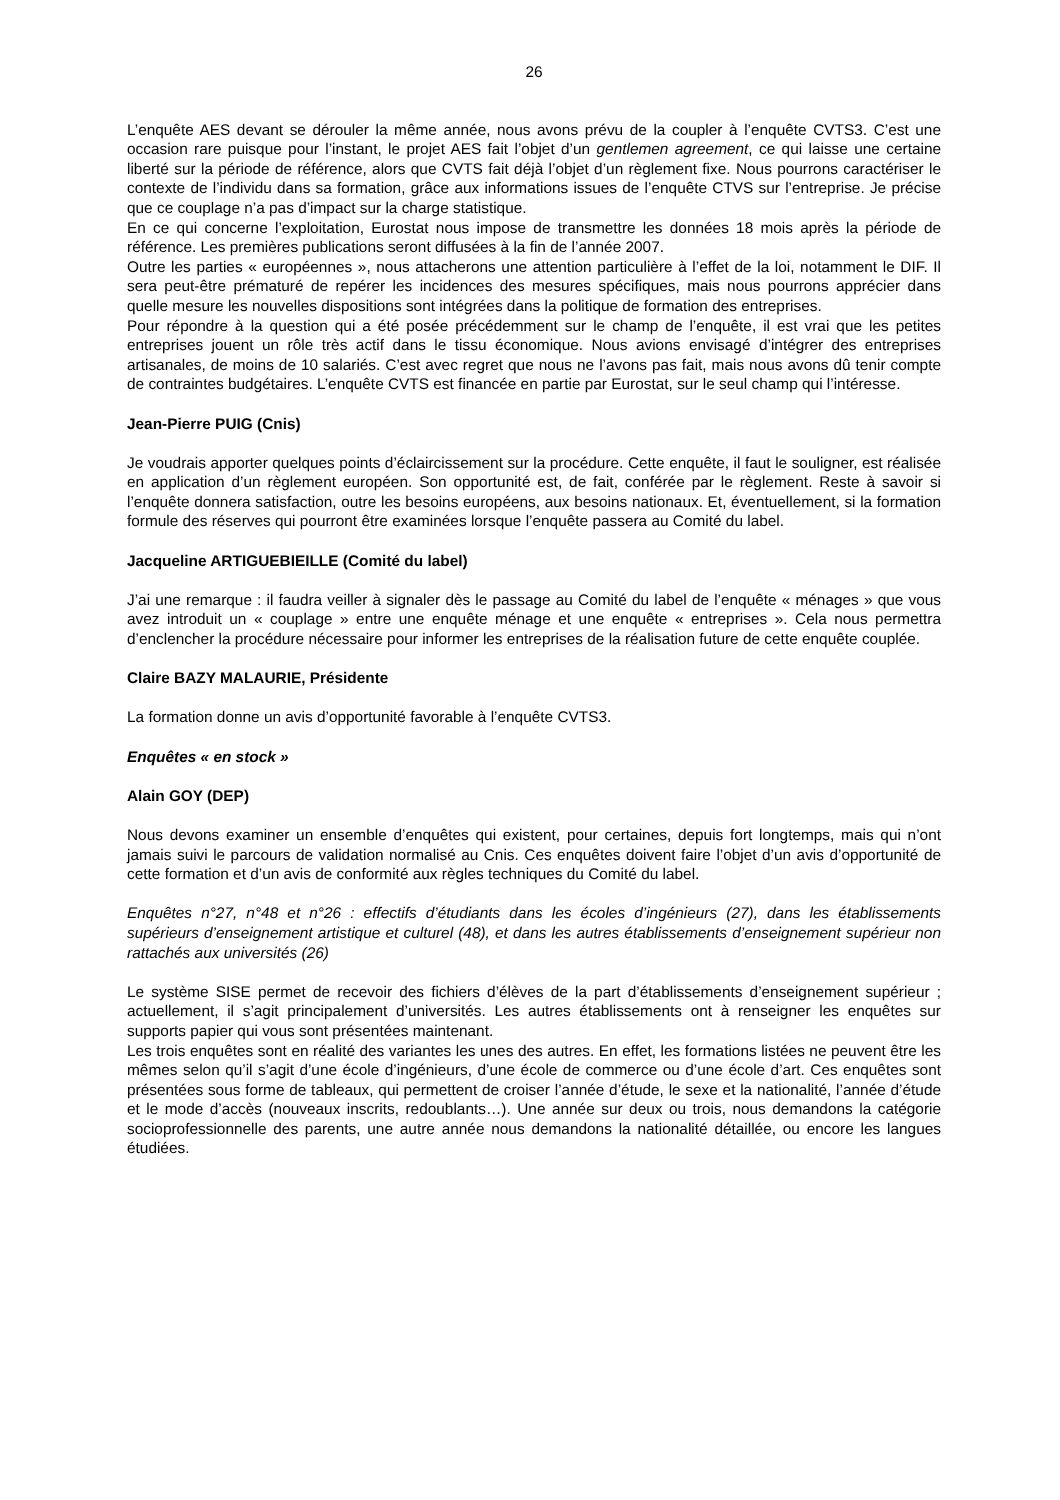26
L’enquête AES devant se dérouler la même année, nous avons prévu de la coupler à l’enquête CVTS3. C’est une occasion rare puisque pour l’instant, le projet AES fait l’objet d’un gentlemen agreement, ce qui laisse une certaine liberté sur la période de référence, alors que CVTS fait déjà l’objet d’un règlement fixe. Nous pourrons caractériser le contexte de l’individu dans sa formation, grâce aux informations issues de l’enquête CTVS sur l’entreprise. Je précise que ce couplage n’a pas d’impact sur la charge statistique.
En ce qui concerne l’exploitation, Eurostat nous impose de transmettre les données 18 mois après la période de référence. Les premières publications seront diffusées à la fin de l’année 2007.
Outre les parties « européennes », nous attacherons une attention particulière à l’effet de la loi, notamment le DIF. Il sera peut-être prématuré de repérer les incidences des mesures spécifiques, mais nous pourrons apprécier dans quelle mesure les nouvelles dispositions sont intégrées dans la politique de formation des entreprises.
Pour répondre à la question qui a été posée précédemment sur le champ de l’enquête, il est vrai que les petites entreprises jouent un rôle très actif dans le tissu économique. Nous avions envisagé d’intégrer des entreprises artisanales, de moins de 10 salariés. C’est avec regret que nous ne l’avons pas fait, mais nous avons dû tenir compte de contraintes budgétaires. L’enquête CVTS est financée en partie par Eurostat, sur le seul champ qui l’intéresse.
Jean-Pierre PUIG (Cnis)
Je voudrais apporter quelques points d’éclaircissement sur la procédure. Cette enquête, il faut le souligner, est réalisée en application d’un règlement européen. Son opportunité est, de fait, conférée par le règlement. Reste à savoir si l’enquête donnera satisfaction, outre les besoins européens, aux besoins nationaux. Et, éventuellement, si la formation formule des réserves qui pourront être examinées lorsque l’enquête passera au Comité du label.
Jacqueline ARTIGUEBIEILLE (Comité du label)
J’ai une remarque : il faudra veiller à signaler dès le passage au Comité du label de l’enquête « ménages » que vous avez introduit un « couplage » entre une enquête ménage et une enquête « entreprises ». Cela nous permettra d’enclencher la procédure nécessaire pour informer les entreprises de la réalisation future de cette enquête couplée.
Claire BAZY MALAURIE, Présidente
La formation donne un avis d’opportunité favorable à l’enquête CVTS3.
Enquêtes « en stock »
Alain GOY (DEP)
Nous devons examiner un ensemble d’enquêtes qui existent, pour certaines, depuis fort longtemps, mais qui n’ont jamais suivi le parcours de validation normalisé au Cnis. Ces enquêtes doivent faire l’objet d’un avis d’opportunité de cette formation et d’un avis de conformité aux règles techniques du Comité du label.
Enquêtes n°27, n°48 et n°26 : effectifs d’étudiants dans les écoles d’ingénieurs (27), dans les établissements supérieurs d’enseignement artistique et culturel (48), et dans les autres établissements d’enseignement supérieur non rattachés aux universités (26)
Le système SISE permet de recevoir des fichiers d’élèves de la part d’établissements d’enseignement supérieur ; actuellement, il s’agit principalement d’universités. Les autres établissements ont à renseigner les enquêtes sur supports papier qui vous sont présentées maintenant.
Les trois enquêtes sont en réalité des variantes les unes des autres. En effet, les formations listées ne peuvent être les mêmes selon qu’il s’agit d’une école d’ingénieurs, d’une école de commerce ou d’une école d’art. Ces enquêtes sont présentées sous forme de tableaux, qui permettent de croiser l’année d’étude, le sexe et la nationalité, l’année d’étude et le mode d’accès (nouveaux inscrits, redoublants…). Une année sur deux ou trois, nous demandons la catégorie socioprofessionnelle des parents, une autre année nous demandons la nationalité détaillée, ou encore les langues étudiées.